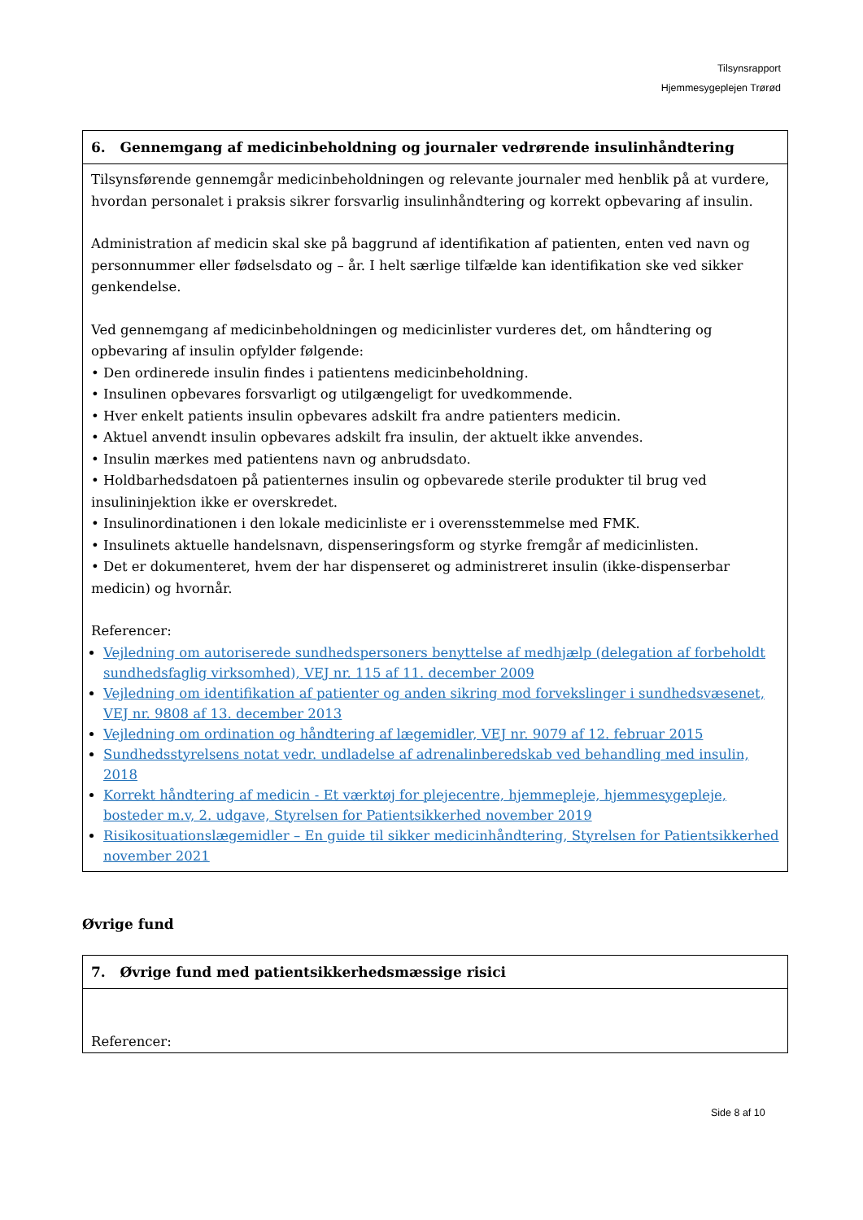Tilsynsrapport
Hjemmesygeplejen Trørød
| 6. Gennemgang af medicinbeholdning og journaler vedrørende insulinhåndtering |
| --- |
| Tilsynsførende gennemgår medicinbeholdningen og relevante journaler med henblik på at vurdere, hvordan personalet i praksis sikrer forsvarlig insulinhåndtering og korrekt opbevaring af insulin. Administration af medicin skal ske på baggrund af identifikation af patienten, enten ved navn og personnummer eller fødselsdato og – år. I helt særlige tilfælde kan identifikation ske ved sikker genkendelse. Ved gennemgang af medicinbeholdningen og medicinlister vurderes det, om håndtering og opbevaring af insulin opfylder følgende: • Den ordinerede insulin findes i patientens medicinbeholdning. • Insulinen opbevares forsvarligt og utilgængeligt for uvedkommende. • Hver enkelt patients insulin opbevares adskilt fra andre patienters medicin. • Aktuel anvendt insulin opbevares adskilt fra insulin, der aktuelt ikke anvendes. • Insulin mærkes med patientens navn og anbrudsdato. • Holdbarhedsdatoen på patienternes insulin og opbevarede sterile produkter til brug ved insulininjektion ikke er overskredet. • Insulinordinationen i den lokale medicinliste er i overensstemmelse med FMK. • Insulinets aktuelle handelsnavn, dispenseringsform og styrke fremgår af medicinlisten. • Det er dokumenteret, hvem der har dispenseret og administreret insulin (ikke-dispenserbar medicin) og hvornår. Referencer: Vejledning om autoriserede sundhedspersoners benyttelse af medhjælp (delegation af forbeholdt sundhedsfaglig virksomhed), VEJ nr. 115 af 11. december 2009 Vejledning om identifikation af patienter og anden sikring mod forvekslinger i sundhedsvæsenet, VEJ nr. 9808 af 13. december 2013 Vejledning om ordination og håndtering af lægemidler, VEJ nr. 9079 af 12. februar 2015 Sundhedsstyrelsens notat vedr. undladelse af adrenalinberedskab ved behandling med insulin, 2018 Korrekt håndtering af medicin - Et værktøj for plejecentre, hjemmepleje, hjemmesygepleje, bosteder m.v, 2. udgave, Styrelsen for Patientsikkerhed november 2019 Risikosituationslægemidler – En guide til sikker medicinhåndtering, Styrelsen for Patientsikkerhed november 2021 |
Øvrige fund
| 7. Øvrige fund med patientsikkerhedsmæssige risici |
| --- |
| Referencer: |
Side 8 af 10